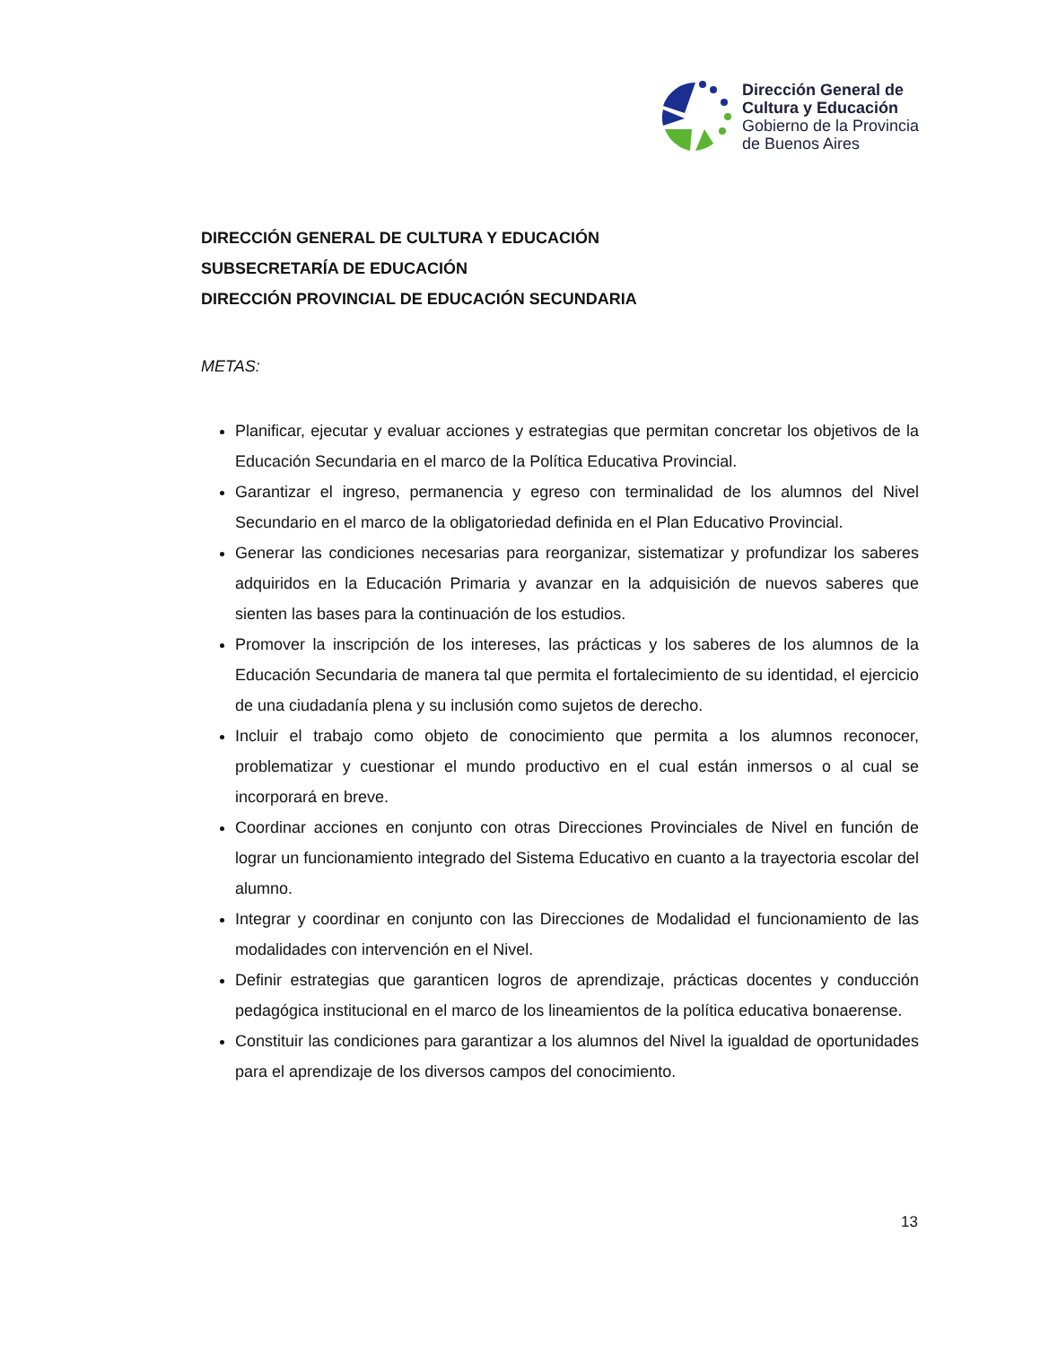Dirección General de
Cultura y Educación
Gobierno de la Provincia
de Buenos Aires
DIRECCIÓN GENERAL DE CULTURA Y EDUCACIÓN
SUBSECRETARÍA DE EDUCACIÓN
DIRECCIÓN PROVINCIAL DE EDUCACIÓN SECUNDARIA
METAS:
Planificar, ejecutar y evaluar acciones y estrategias que permitan concretar los objetivos de la Educación Secundaria en el marco de la Política Educativa Provincial.
Garantizar el ingreso, permanencia y egreso con terminalidad de los alumnos del Nivel Secundario en el marco de la obligatoriedad definida en el Plan Educativo Provincial.
Generar las condiciones necesarias para reorganizar, sistematizar y profundizar los saberes adquiridos en la Educación Primaria y avanzar en la adquisición de nuevos saberes que sienten las bases para la continuación de los estudios.
Promover la inscripción de los intereses, las prácticas y los saberes de los alumnos de la Educación Secundaria de manera tal que permita el fortalecimiento de su identidad, el ejercicio de una ciudadanía plena y su inclusión como sujetos de derecho.
Incluir el trabajo como objeto de conocimiento que permita a los alumnos reconocer, problematizar y cuestionar el mundo productivo en el cual están inmersos o al cual se incorporará en breve.
Coordinar acciones en conjunto con otras Direcciones Provinciales de Nivel en función de lograr un funcionamiento integrado del Sistema Educativo en cuanto a la trayectoria escolar del alumno.
Integrar y coordinar en conjunto con las Direcciones de Modalidad el funcionamiento de las modalidades con intervención en el Nivel.
Definir estrategias que garanticen logros de aprendizaje, prácticas docentes y conducción pedagógica institucional en el marco de los lineamientos de la política educativa bonaerense.
Constituir las condiciones para garantizar a los alumnos del Nivel la igualdad de oportunidades para el aprendizaje de los diversos campos del conocimiento.
13